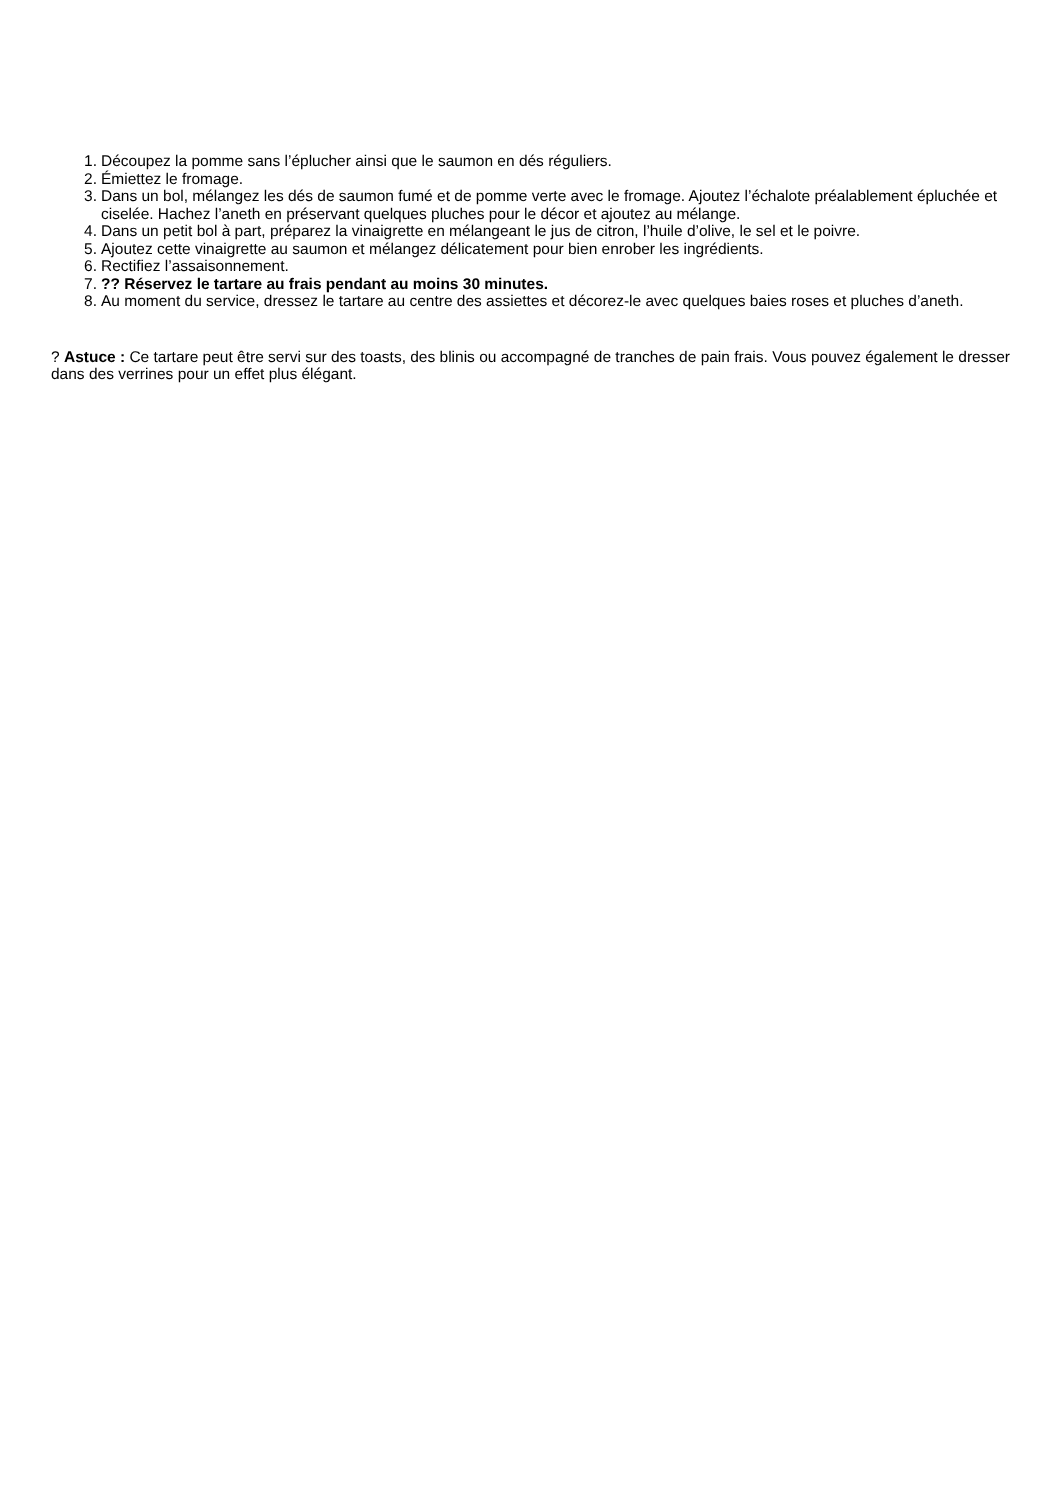1. Découpez la pomme sans l’éplucher ainsi que le saumon en dés réguliers.
2. Émiettez le fromage.
3. Dans un bol, mélangez les dés de saumon fumé et de pomme verte avec le fromage. Ajoutez l’échalote préalablement épluchée et ciselée. Hachez l’aneth en préservant quelques pluches pour le décor et ajoutez au mélange.
4. Dans un petit bol à part, préparez la vinaigrette en mélangeant le jus de citron, l’huile d’olive, le sel et le poivre.
5. Ajoutez cette vinaigrette au saumon et mélangez délicatement pour bien enrober les ingrédients.
6. Rectifiez l’assaisonnement.
7.?? Réservez le tartare au frais pendant au moins 30 minutes.
8. Au moment du service, dressez le tartare au centre des assiettes et décorez-le avec quelques baies roses et pluches d’aneth.
? Astuce : Ce tartare peut être servi sur des toasts, des blinis ou accompagné de tranches de pain frais. Vous pouvez également le dresser dans des verrines pour un effet plus élégant.